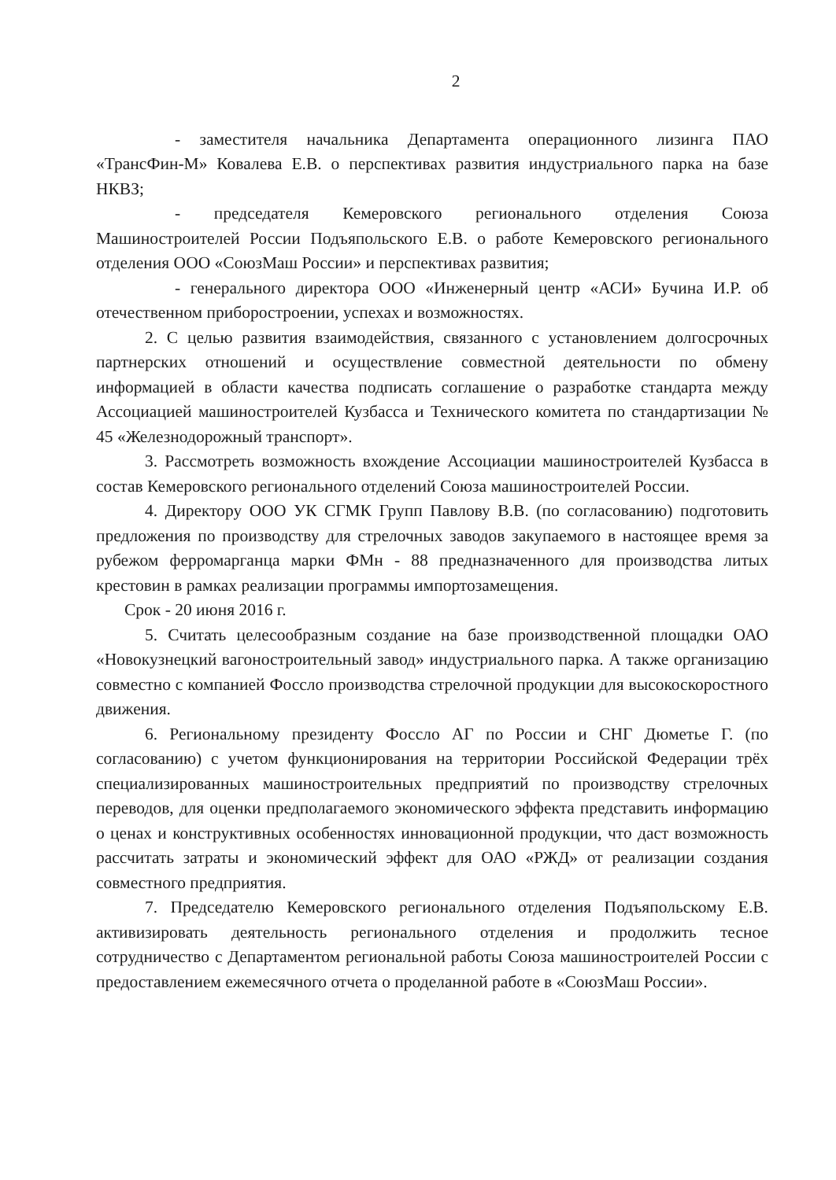2
- заместителя начальника Департамента операционного лизинга ПАО «ТрансФин-М» Ковалева Е.В. о перспективах развития индустриального парка на базе НКВЗ;
- председателя Кемеровского регионального отделения Союза Машиностроителей России Подъяпольского Е.В. о работе Кемеровского регионального отделения ООО «СоюзМаш России» и перспективах развития;
- генерального директора ООО «Инженерный центр «АСИ» Бучина И.Р. об отечественном приборостроении, успехах и возможностях.
2. С целью развития взаимодействия, связанного с установлением долгосрочных партнерских отношений и осуществление совместной деятельности по обмену информацией в области качества подписать соглашение о разработке стандарта между Ассоциацией машиностроителей Кузбасса и Технического комитета по стандартизации № 45 «Железнодорожный транспорт».
3. Рассмотреть возможность вхождение Ассоциации машиностроителей Кузбасса в состав Кемеровского регионального отделений Союза машиностроителей России.
4. Директору ООО УК СГМК Групп Павлову В.В. (по согласованию) подготовить предложения по производству для стрелочных заводов закупаемого в настоящее время за рубежом ферромарганца марки ФМн - 88 предназначенного для производства литых крестовин в рамках реализации программы импортозамещения.
Срок - 20 июня 2016 г.
5. Считать целесообразным создание на базе производственной площадки ОАО «Новокузнецкий вагоностроительный завод» индустриального парка. А также организацию совместно с компанией Фоссло производства стрелочной продукции для высокоскоростного движения.
6. Региональному президенту Фоссло АГ по России и СНГ Дюметье Г. (по согласованию) с учетом функционирования на территории Российской Федерации трёх специализированных машиностроительных предприятий по производству стрелочных переводов, для оценки предполагаемого экономического эффекта представить информацию о ценах и конструктивных особенностях инновационной продукции, что даст возможность рассчитать затраты и экономический эффект для ОАО «РЖД» от реализации создания совместного предприятия.
7. Председателю Кемеровского регионального отделения Подъяпольскому Е.В. активизировать деятельность регионального отделения и продолжить тесное сотрудничество с Департаментом региональной работы Союза машиностроителей России с предоставлением ежемесячного отчета о проделанной работе в «СоюзМаш России».